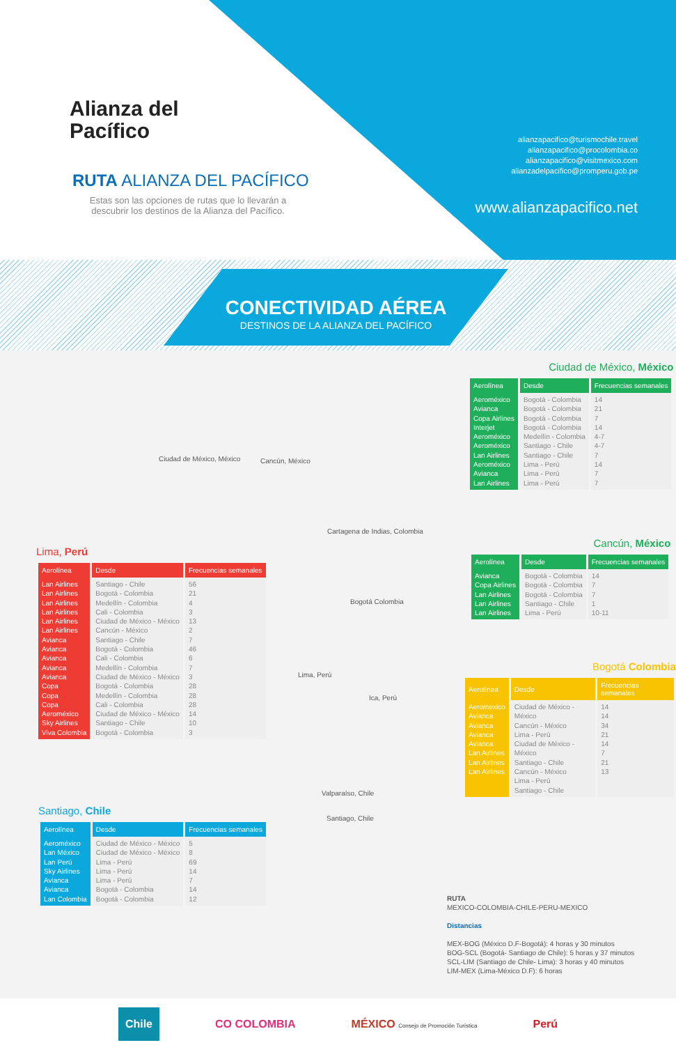Alianza del
Pacífico
RUTA ALIANZA DEL PACÍFICO
Estas son las opciones de rutas que lo llevarán a descubrir los destinos de la Alianza del Pacífico.
alianzapacifico@turismochile.travel
alianzapacifico@procolombia.co
alianzapacifico@visitmexico.com
alianzadelpacifico@promperu.gob.pe
www.alianzapacifico.net
CONECTIVIDAD AÉREA
DESTINOS DE LA ALIANZA DEL PACÍFICO
Ciudad de México, México Cancún, México
Cartagena de Indias, Colombia
Bogotá Colombia
Lima, Perú
Ica, Perù
Valparaíso, Chile
Santiago, Chile
Ciudad de México, México
| Aerolínea | Desde | Frecuencias semanales |
| --- | --- | --- |
| Aeroméxico Avianca Copa Airlines Interjet Aeroméxico Aeroméxico Lan Airlines Aeroméxico Avianca Lan Airlines | Bogotá - Colombia Bogotá - Colombia Bogotá - Colombia Bogotá - Colombia Medellín - Colombia Santiago - Chile Santiago - Chile Lima - Perú Lima - Perú Lima - Perú | 14 21 7 14 4-7 4-7 7 14 7 7 |
Cancún, México
| Aerolínea | Desde | Frecuencias semanales |
| --- | --- | --- |
| Avianca Copa Airlines Lan Airlines Lan Airlines Lan Airlines | Bogotá - Colombia Bogotá - Colombia Bogotá - Colombia Santiago - Chile Lima - Perú | 14 7 7 1 10-11 |
Lima, Perú
| Aerolínea | Desde | Frecuencias semanales |
| --- | --- | --- |
| Lan Airlines Lan Airlines Lan Airlines Lan Airlines Lan Airlines Lan Airlines Avianca Avianca Avianca Avianca Avianca Copa Copa Copa Aeroméxico Sky Airlines Viva Colombia | Santiago - Chile Bogotá - Colombia Medellín - Colombia Cali - Colombia Ciudad de México - México Cancún - México Santiago - Chile Bogotá - Colombia Cali - Colombia Medellín - Colombia Ciudad de México - México Bogotá - Colombia Medellín - Colombia Cali - Colombia Ciudad de México - México Santiago - Chile Bogotá - Colombia | 56 21 4 3 13 2 7 46 6 7 3 28 28 28 14 10 3 |
Bogotá Colombia
| Aerolínea | Desde | Frecuencias semanales |
| --- | --- | --- |
| Aeromexico Avianca Avianca Avianca Avianca Lan Airlines Lan Airlines Lan Airlines | Ciudad de México - México Cancún - México Lima - Perú Ciudad de México - México Santiago - Chile Cancún - México Lima - Perú Santiago - Chile | 14 14 34 21 14 7 21 13 |
Santiago, Chile
| Aerolínea | Desde | Frecuencias semanales |
| --- | --- | --- |
| Aeroméxico Lan México Lan Perú Sky Airlines Avianca Avianca Lan Colombia | Ciudad de México - México Ciudad de México - México Lima - Perú Lima - Perú Lima - Perú Bogotá - Colombia Bogotá - Colombia | 5 8 69 14 7 14 12 |
RUTA
MEXICO-COLOMBIA-CHILE-PERU-MEXICO
Distancias
MEX-BOG (México D.F-Bogotá): 4 horas y 30 minutos
BOG-SCL (Bogotá- Santiago de Chile): 5 horas y 37 minutos
SCL-LIM (Santiago de Chile- Lima): 3 horas y 40 minutos
LIM-MEX (Lima-México D.F): 6 horas
Chile CO COLOMBIA MÉXICO Consejo de Promoción Turística Perú